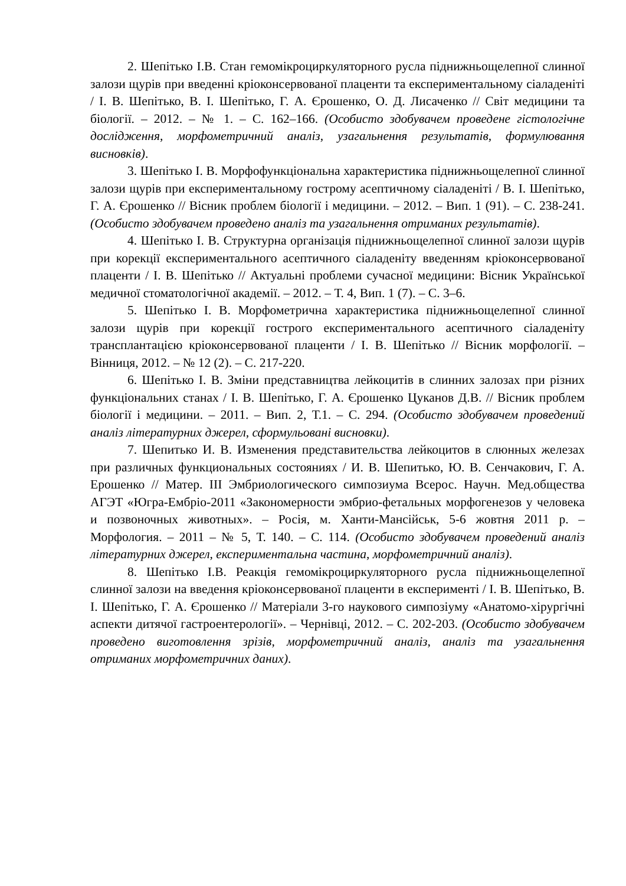2. Шепітько І.В. Стан гемомікроциркуляторного русла піднижньощелепної слинної залози щурів при введенні кріоконсервованої плаценти та експериментальному сіаладеніті / І. В. Шепітько, В. І. Шепітько, Г. А. Єрошенко, О. Д. Лисаченко // Світ медицини та біології. – 2012. – № 1. – С. 162–166. (Особисто здобувачем проведене гістологічне дослідження, морфометричний аналіз, узагальнення результатів, формулювання висновків).
3. Шепітько І. В. Морфофункціональна характеристика піднижньощелепної слинної залози щурів при експериментальному гострому асептичному сіаладеніті / В. І. Шепітько, Г. А. Єрошенко // Вісник проблем біології і медицини. – 2012. – Вип. 1 (91). – С. 238-241. (Особисто здобувачем проведено аналіз та узагальнення отриманих результатів).
4. Шепітько І. В. Структурна організація піднижньощелепної слинної залози щурів при корекції експериментального асептичного сіаладеніту введенням кріоконсервованої плаценти / І. В. Шепітько // Актуальні проблеми сучасної медицини: Вісник Української медичної стоматологічної академії. – 2012. – Т. 4, Вип. 1 (7). – С. 3–6.
5. Шепітько І. В. Морфометрична характеристика піднижньощелепної слинної залози щурів при корекції гострого експериментального асептичного сіаладеніту трансплантацією кріоконсервованої плаценти / І. В. Шепітько // Вісник морфології. – Вінниця, 2012. – № 12 (2). – С. 217-220.
6. Шепітько І. В. Зміни представництва лейкоцитів в слинних залозах при різних функціональних станах / І. В. Шепітько, Г. А. Єрошенко Цуканов Д.В. // Вісник проблем біології і медицини. – 2011. – Вип. 2, Т.1. – С. 294. (Особисто здобувачем проведений аналіз літературних джерел, сформульовані висновки).
7. Шепитько И. В. Изменения представительства лейкоцитов в слюнных железах при различных функциональных состояниях / И. В. Шепитько, Ю. В. Сенчакович, Г. А. Ерошенко // Матер. III Эмбриологического симпозиума Всерос. Научн. Мед.общества АГЭТ «Югра-Ембріо-2011 «Закономерности эмбрио-фетальных морфогенезов у человека и позвоночных животных». – Росія, м. Ханти-Мансійськ, 5-6 жовтня 2011 р. – Морфология. – 2011 – № 5, Т. 140. – С. 114. (Особисто здобувачем проведений аналіз літературних джерел, експериментальна частина, морфометричний аналіз).
8. Шепітько І.В. Реакція гемомікроциркуляторного русла піднижньощелепної слинної залози на введення кріоконсервованої плаценти в експерименті / І. В. Шепітько, В. І. Шепітько, Г. А. Єрошенко // Матеріали 3-го наукового симпозіуму «Анатомо-хірургічні аспекти дитячої гастроентерології». – Чернівці, 2012. – С. 202-203. (Особисто здобувачем проведено виготовлення зрізів, морфометричний аналіз, аналіз та узагальнення отриманих морфометричних даних).